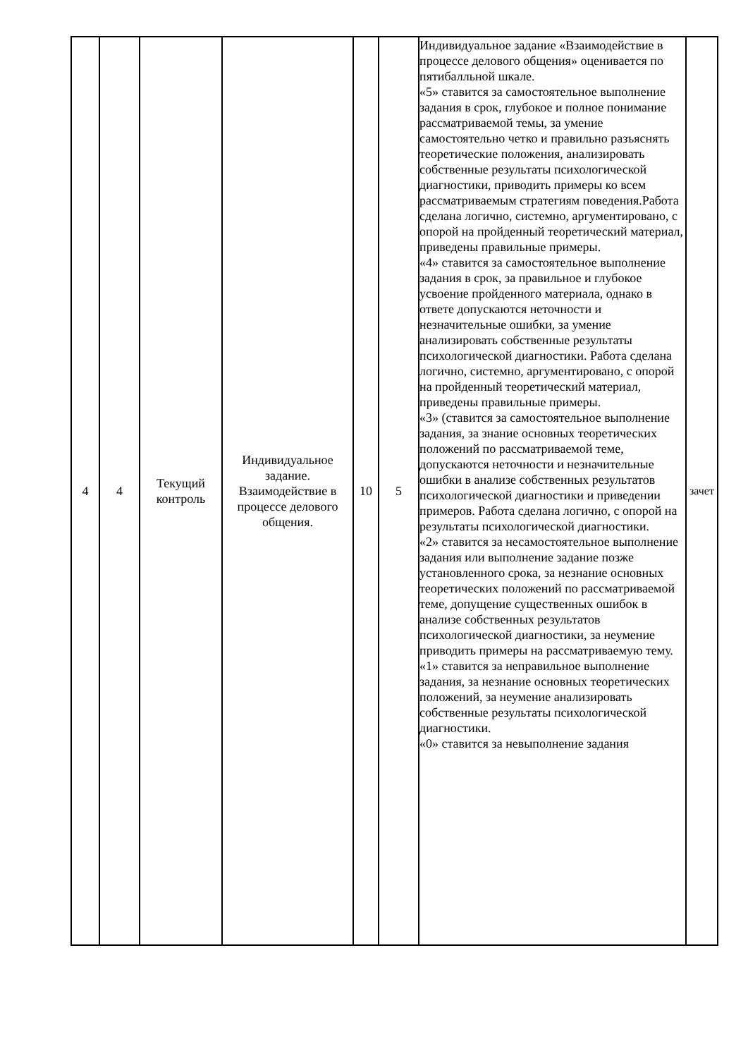| 4 | 4 | Текущий контроль | Индивидуальное задание. Взаимодействие в процессе делового общения. | 10 | 5 | Индивидуальное задание «Взаимодействие в процессе делового общения» оценивается по пятибалльной шкале. «5» ставится за самостоятельное выполнение задания в срок, глубокое и полное понимание рассматриваемой темы, за умение самостоятельно четко и правильно разъяснять теоретические положения, анализировать собственные результаты психологической диагностики, приводить примеры ко всем рассматриваемым стратегиям поведения.Работа сделана логично, системно, аргументировано, с опорой на пройденный теоретический материал, приведены правильные примеры. «4» ставится за самостоятельное выполнение задания в срок, за правильное и глубокое усвоение пройденного материала, однако в ответе допускаются неточности и незначительные ошибки, за умение анализировать собственные результаты психологической диагностики. Работа сделана логично, системно, аргументировано, с опорой на пройденный теоретический материал, приведены правильные примеры. «3» (ставится за самостоятельное выполнение задания, за знание основных теоретических положений по рассматриваемой теме, допускаются неточности и незначительные ошибки в анализе собственных результатов психологической диагностики и приведении примеров. Работа сделана логично, с опорой на результаты психологической диагностики. «2» ставится за несамостоятельное выполнение задания или выполнение задание позже установленного срока, за незнание основных теоретических положений по рассматриваемой теме, допущение существенных ошибок в анализе собственных результатов психологической диагностики, за неумение приводить примеры на рассматриваемую тему. «1» ставится за неправильное выполнение задания, за незнание основных теоретических положений, за неумение анализировать собственные результаты психологической диагностики. «0» ставится за невыполнение задания | зачет |